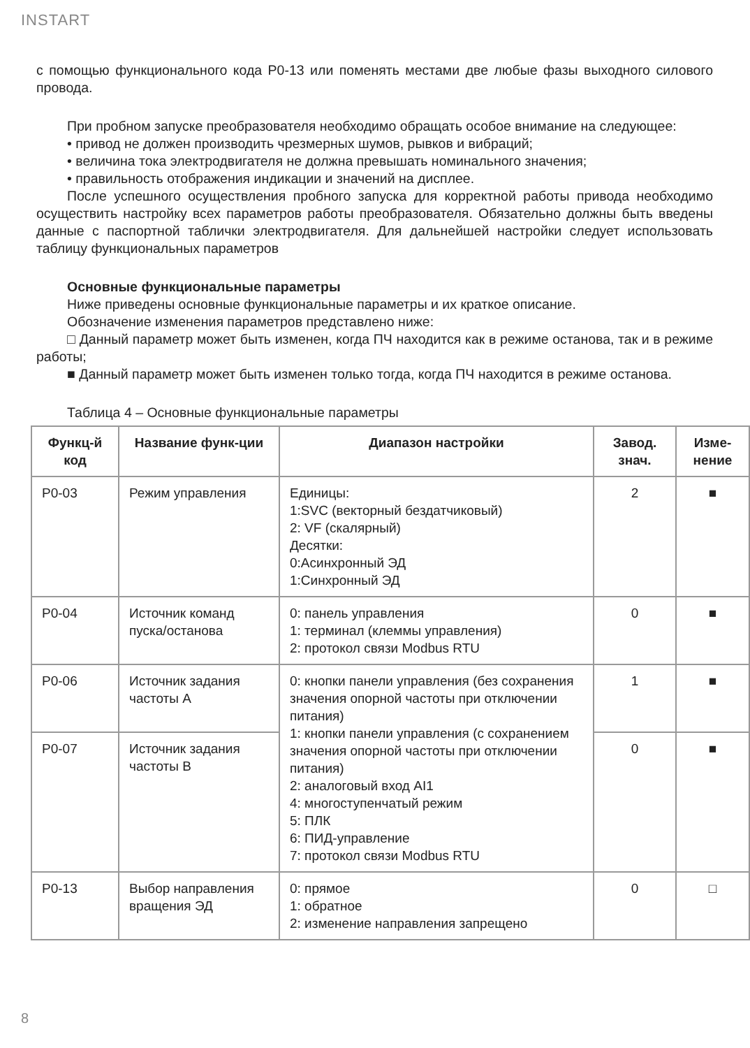INSTART
с помощью функционального кода P0-13 или поменять местами две любые фазы выходного силового провода.
При пробном запуске преобразователя необходимо обращать особое внимание на следующее:
• привод не должен производить чрезмерных шумов, рывков и вибраций;
• величина тока электродвигателя не должна превышать номинального значения;
• правильность отображения индикации и значений на дисплее.
После успешного осуществления пробного запуска для корректной работы привода необходимо осуществить настройку всех параметров работы преобразователя. Обязательно должны быть введены данные с паспортной таблички электродвигателя. Для дальнейшей настройки следует использовать таблицу функциональных параметров
Основные функциональные параметры
Ниже приведены основные функциональные параметры и их краткое описание.
Обозначение изменения параметров представлено ниже:
□ Данный параметр может быть изменен, когда ПЧ находится как в режиме останова, так и в режиме работы;
■ Данный параметр может быть изменен только тогда, когда ПЧ находится в режиме останова.
Таблица 4 – Основные функциональные параметры
| Функц-й код | Название функ-ции | Диапазон настройки | Завод. знач. | Изме-нение |
| --- | --- | --- | --- | --- |
| P0-03 | Режим управления | Единицы: 1:SVC (векторный бездатчиковый) 2: VF (скалярный) Десятки: 0:Асинхронный ЭД 1:Синхронный ЭД | 2 | ■ |
| P0-04 | Источник команд пуска/останова | 0: панель управления 1: терминал (клеммы управления) 2: протокол связи Modbus RTU | 0 | ■ |
| P0-06 | Источник задания частоты A | 0: кнопки панели управления (без сохранения значения опорной частоты при отключении питания) 1: кнопки панели управления (с сохранением значения опорной частоты при отключении питания) 2: аналоговый вход AI1 4: многоступенчатый режим 5: ПЛК 6: ПИД-управление 7: протокол связи Modbus RTU | 1 | ■ |
| P0-07 | Источник задания частоты B | | 0 | ■ |
| P0-13 | Выбор направления вращения ЭД | 0: прямое 1: обратное 2: изменение направления запрещено | 0 | □ |
8